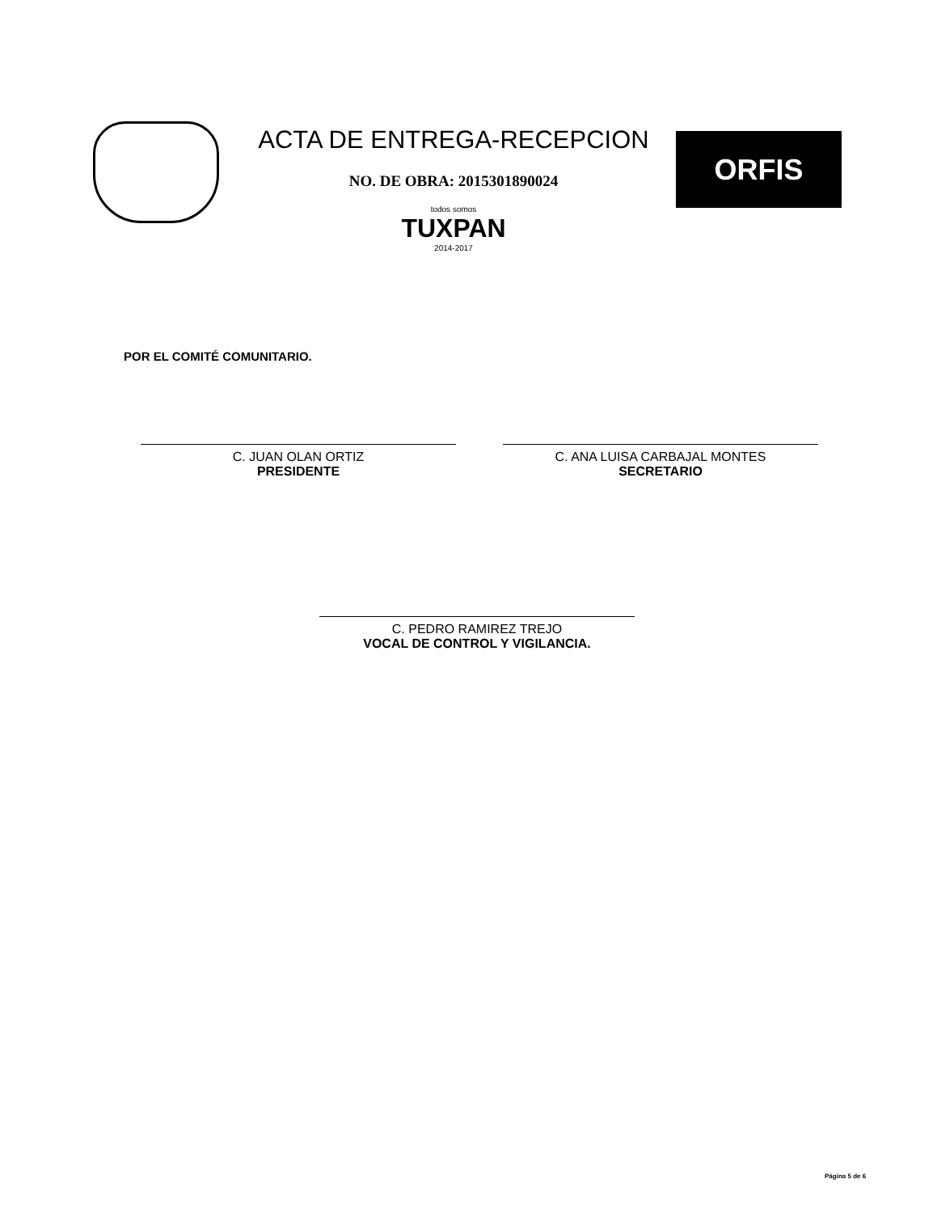ACTA DE ENTREGA-RECEPCION
NO. DE OBRA: 2015301890024
todos somos
TUXPAN
2014-2017
ORFIS
POR EL COMITÉ COMUNITARIO.
C. JUAN OLAN ORTIZ
PRESIDENTE
C. ANA LUISA CARBAJAL MONTES
SECRETARIO
C. PEDRO RAMIREZ TREJO
VOCAL DE CONTROL Y VIGILANCIA.
Página 5 de 6